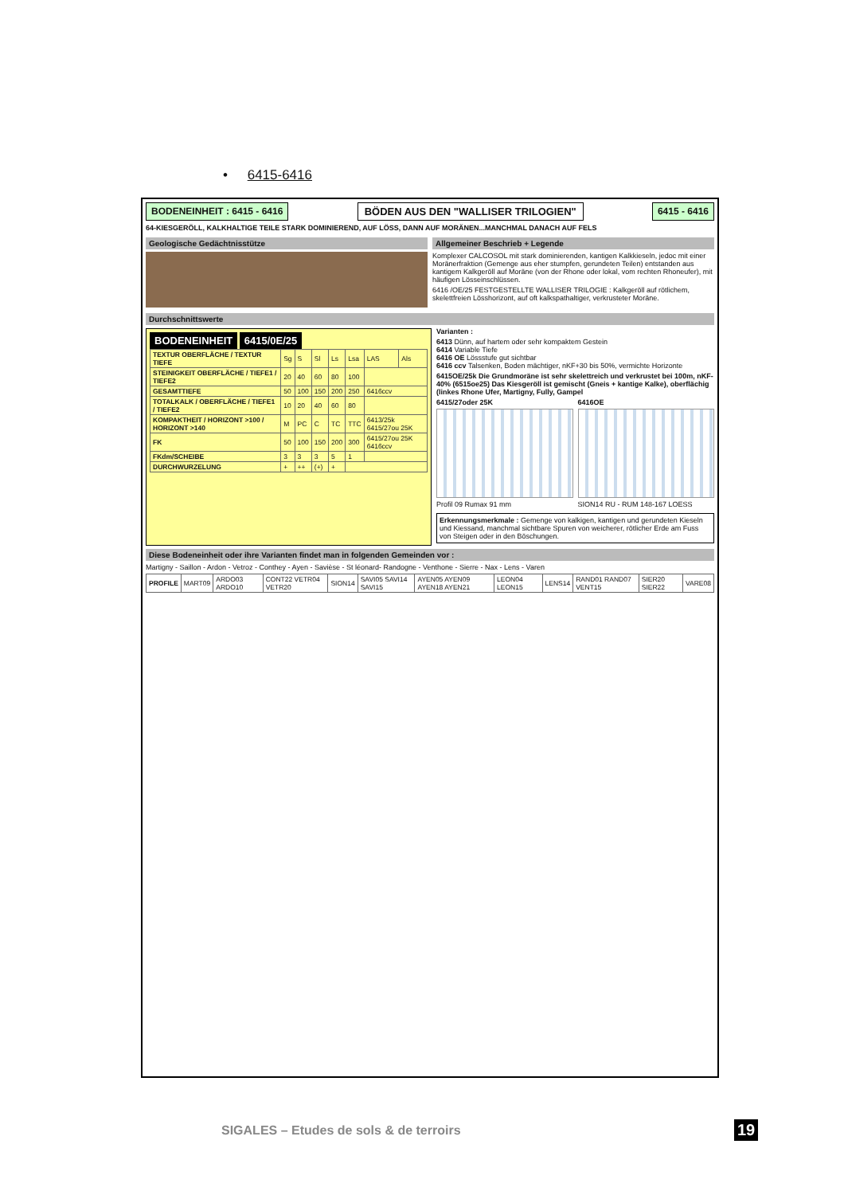• 6415-6416
BODENEINHEIT : 6415 - 6416 BÖDEN AUS DEN "WALLISER TRILOGIEN" 6415 - 6416
64-KIESGERÖLL, KALKHALTIGE TEILE STARK DOMINIEREND, AUF LÖSS, DANN AUF MORÄNEN...MANCHMAL DANACH AUF FELS
Geologische Gedächtnisstütze Allgemeiner Beschrieb + Legende
Komplexer CALCOSOL mit stark dominierenden, kantigen Kalkkieseln, jedoc mit einer Moränerfraktion (Gemenge aus eher stumpfen, gerundeten Teilen) entstanden aus kantigem Kalkgeröll auf Moräne (von der Rhone oder lokal, vom rechten Rhoneufer), mit häufigen Lösseinschlüssen.
6416 /OE/25 FESTGESTELLTE WALLISER TRILOGIE : Kalkgeröll auf rötlichem, skelettfreien Lösshorizont, auf oft kalkspathaltiger, verkrusteter Moräne.
Durchschnittswerte
BODENEINHEIT 6415/0E/25
| TEXTUR OBERFLÄCHE / TEXTUR TIEFE | Sg | S | Sl | Ls | Lsa | LAS | Als |
| STEINIGKEIT OBERFLÄCHE / TIEFE1 / TIEFE2 | 20 | 40 | 60 | 80 | 100 | | |
| GESAMTTIEFE | 50 | 100 | 150 | 200 | 250 | 6416ccv | |
| TOTALKALK / OBERFLÄCHE / TIEFE1 / TIEFE2 | 10 | 20 | 40 | 60 | 80 | | |
| KOMPAKTHEIT / HORIZONT >100 / HORIZONT >140 | M | PC | C | TC | TTC | 6413/25k 6415/27ou 25K | |
| FK | 50 | 100 | 150 | 200 | 300 | 6415/27ou 25K 6416ccv | |
| FKdm/SCHEIBE | 3 | 3 | 3 | 5 | 1 | | |
| DURCHWURZELUNG | + | ++ | (+) | + | | | |
Varianten :
6413 Dünn, auf hartem oder sehr kompaktem Gestein
6414 Variable Tiefe
6416 OE Lössstufe gut sichtbar
6416 ccv Talsenken, Boden mächtiger, nKF+30 bis 50%, vermichte Horizonte
6415OE/25k Die Grundmoräne ist sehr skelettreich und verkrustet bei 100m, nKF-40% (6515oe25) Das Kiesgeröll ist gemischt (Gneis + kantige Kalke), oberflächig (linkes Rhone Ufer, Martigny, Fully, Gampel
6415/27oder 25K
Profil 09 Rumax 91 mm
6416OE
SION14 RU - RUM 148-167 LOESS
Erkennungsmerkmale : Gemenge von kalkigen, kantigen und gerundeten Kieseln und Kiessand, manchmal sichtbare Spuren von weicherer, rötlicher Erde am Fuss von Steigen oder in den Böschungen.
Diese Bodeneinheit oder ihre Varianten findet man in folgenden Gemeinden vor :
Martigny - Saillon - Ardon - Vetroz - Conthey - Ayen - Savièse - St léonard- Randogne - Venthone - Sierre - Nax - Lens - Varen
| PROFILE | MART09 | ARDO03 ARDO10 | CONT22 VETR04 VETR20 | SION14 | SAVI05 SAVI14 SAVI15 | AYEN05 AYEN09 AYEN18 AYEN21 | LEON04 LEON15 | LENS14 | RAND01 RAND07 VENT15 | SIER20 SIER22 | VARE08 |
SIGALES – Etudes de sols & de terroirs
19